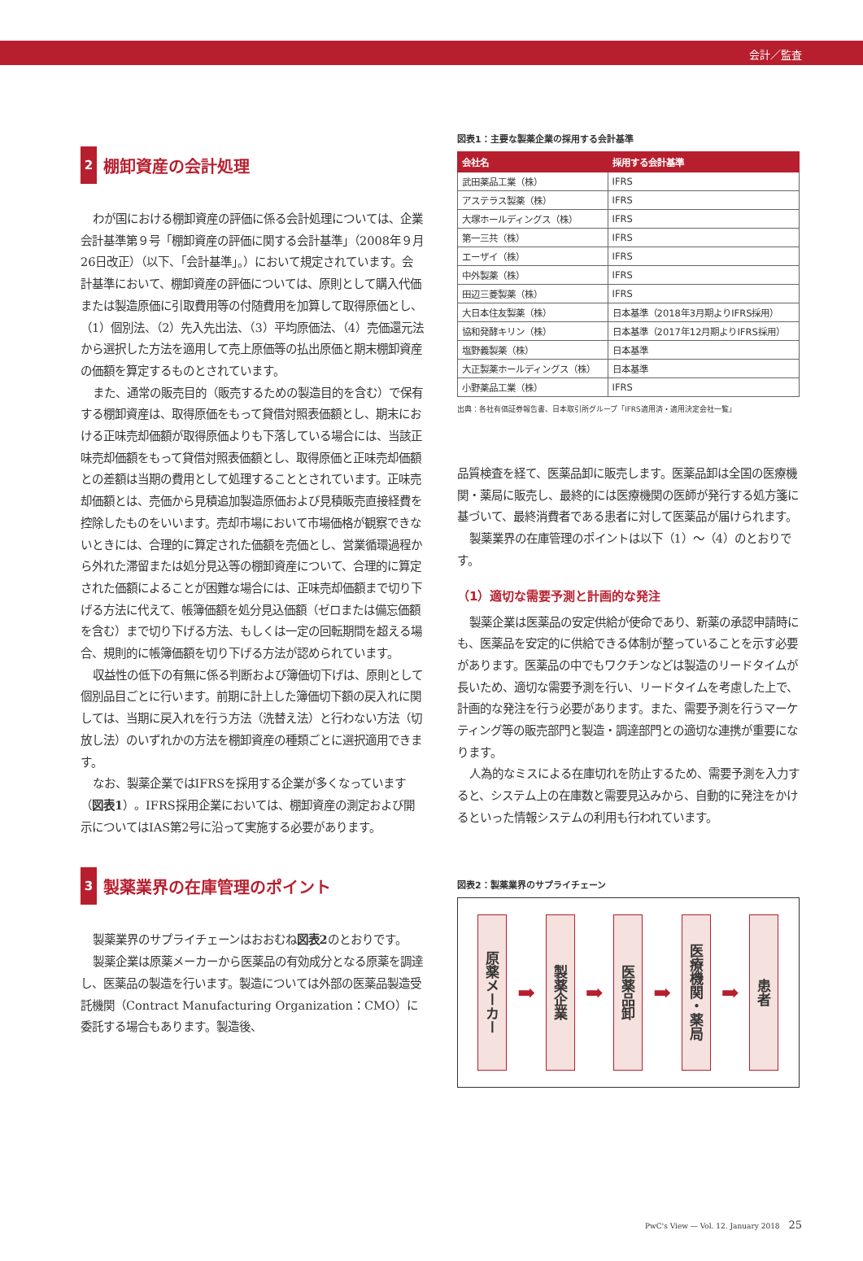会計／監査
2 棚卸資産の会計処理
わが国における棚卸資産の評価に係る会計処理については、企業会計基準第９号「棚卸資産の評価に関する会計基準」（2008年９月26日改正）（以下、「会計基準」。）において規定されています。会計基準において、棚卸資産の評価については、原則として購入代価または製造原価に引取費用等の付随費用を加算して取得原価とし、（1）個別法、（2）先入先出法、（3）平均原価法、（4）売価還元法から選択した方法を適用して売上原価等の払出原価と期末棚卸資産の価額を算定するものとされています。
また、通常の販売目的（販売するための製造目的を含む）で保有する棚卸資産は、取得原価をもって貸借対照表価額とし、期末における正味売却価額が取得原価よりも下落している場合には、当該正味売却価額をもって貸借対照表価額とし、取得原価と正味売却価額との差額は当期の費用として処理することとされています。正味売却価額とは、売価から見積追加製造原価および見積販売直接経費を控除したものをいいます。売却市場において市場価格が観察できないときには、合理的に算定された価額を売価とし、営業循環過程から外れた滞留または処分見込等の棚卸資産について、合理的に算定された価額によることが困難な場合には、正味売却価額まで切り下げる方法に代えて、帳簿価額を処分見込価額（ゼロまたは備忘価額を含む）まで切り下げる方法、もしくは一定の回転期間を超える場合、規則的に帳簿価額を切り下げる方法が認められています。
収益性の低下の有無に係る判断および簿価切下げは、原則として個別品目ごとに行います。前期に計上した簿価切下額の戻入れに関しては、当期に戻入れを行う方法（洗替え法）と行わない方法（切放し法）のいずれかの方法を棚卸資産の種類ごとに選択適用できます。
なお、製薬企業ではIFRSを採用する企業が多くなっています（図表1）。IFRS採用企業においては、棚卸資産の測定および開示についてはIAS第2号に沿って実施する必要があります。
3 製薬業界の在庫管理のポイント
製薬業界のサプライチェーンはおおむね図表2のとおりです。
製薬企業は原薬メーカーから医薬品の有効成分となる原薬を調達し、医薬品の製造を行います。製造については外部の医薬品製造受託機関（Contract Manufacturing Organization：CMO）に委託する場合もあります。製造後、
図表1：主要な製薬企業の採用する会計基準
| 会社名 | 採用する会計基準 |
| --- | --- |
| 武田薬品工業（株） | IFRS |
| アステラス製薬（株） | IFRS |
| 大塚ホールディングス（株） | IFRS |
| 第一三共（株） | IFRS |
| エーザイ（株） | IFRS |
| 中外製薬（株） | IFRS |
| 田辺三菱製薬（株） | IFRS |
| 大日本住友製薬（株） | 日本基準（2018年3月期よりIFRS採用） |
| 協和発酵キリン（株） | 日本基準（2017年12月期よりIFRS採用） |
| 塩野義製薬（株） | 日本基準 |
| 大正製薬ホールディングス（株） | 日本基準 |
| 小野薬品工業（株） | IFRS |
出典：各社有価証券報告書、日本取引所グループ「IFRS適用済・適用決定会社一覧」
品質検査を経て、医薬品卸に販売します。医薬品卸は全国の医療機関・薬局に販売し、最終的には医療機関の医師が発行する処方箋に基づいて、最終消費者である患者に対して医薬品が届けられます。
製薬業界の在庫管理のポイントは以下（1）～（4）のとおりです。
（1）適切な需要予測と計画的な発注
製薬企業は医薬品の安定供給が使命であり、新薬の承認申請時にも、医薬品を安定的に供給できる体制が整っていることを示す必要があります。医薬品の中でもワクチンなどは製造のリードタイムが長いため、適切な需要予測を行い、リードタイムを考慮した上で、計画的な発注を行う必要があります。また、需要予測を行うマーケティング等の販売部門と製造・調達部門との適切な連携が重要になります。
人為的なミスによる在庫切れを防止するため、需要予測を入力すると、システム上の在庫数と需要見込みから、自動的に発注をかけるといった情報システムの利用も行われています。
図表2：製薬業界のサプライチェーン
原薬メーカー
➡
製薬企業
➡
医薬品卸
➡
医療機関・薬局
➡
患者
PwC's View — Vol. 12. January 2018 25